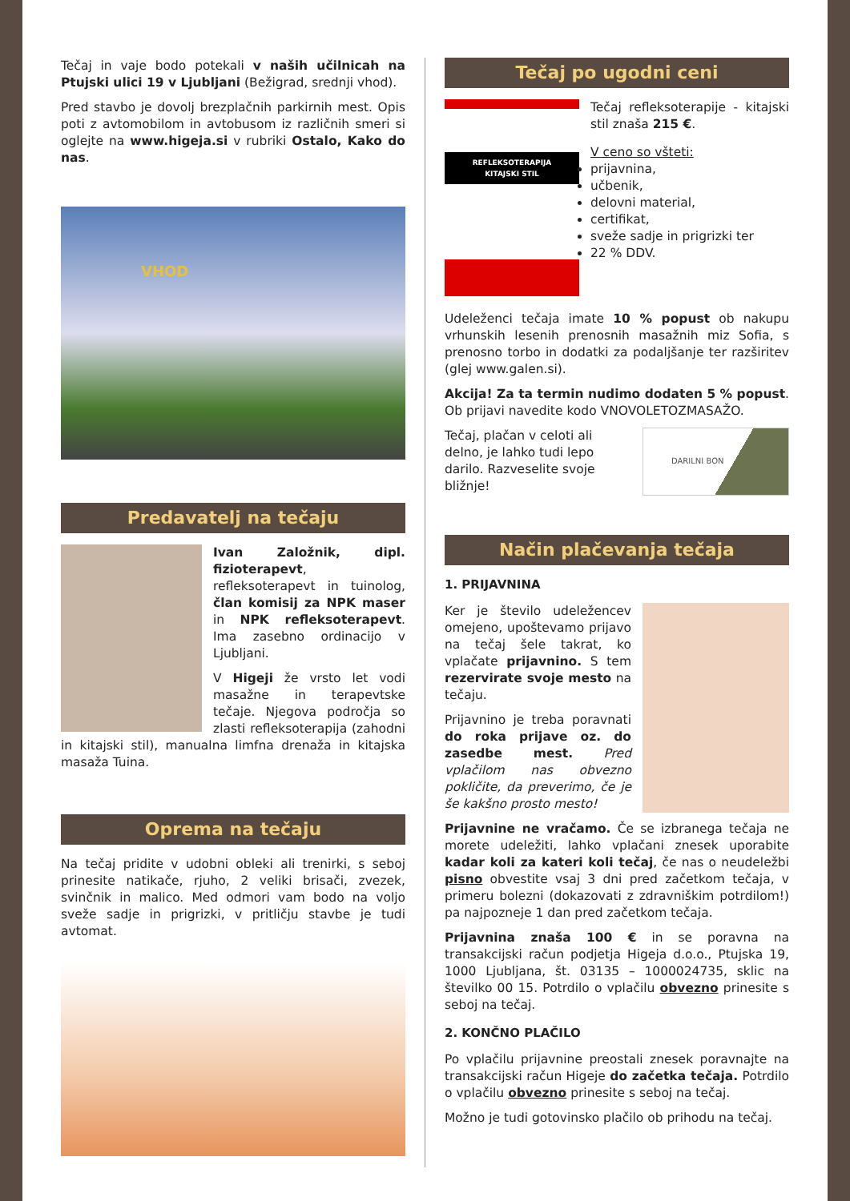Tečaj in vaje bodo potekali v naših učilnicah na Ptujski ulici 19 v Ljubljani (Bežigrad, srednji vhod).
Pred stavbo je dovolj brezplačnih parkirnih mest. Opis poti z avtomobilom in avtobusom iz različnih smeri si oglejte na www.higeja.si v rubriki Ostalo, Kako do nas.
VHOD
Predavatelj na tečaju
Ivan Založnik, dipl. fizioterapevt, refleksoterapevt in tuinolog, član komisij za NPK maser in NPK refleksoterapevt. Ima zasebno ordinacijo v Ljubljani.
V Higeji že vrsto let vodi masažne in terapevtske tečaje. Njegova področja so zlasti refleksoterapija (zahodni in kitajski stil), manualna limfna drenaža in kitajska masaža Tuina.
Oprema na tečaju
Na tečaj pridite v udobni obleki ali trenirki, s seboj prinesite natikače, rjuho, 2 veliki brisači, zvezek, svinčnik in malico. Med odmori vam bodo na voljo sveže sadje in prigrizki, v pritličju stavbe je tudi avtomat.
Tečaj po ugodni ceni
REFLEKSOTERAPIJA
KITAJSKI STIL
Tečaj refleksoterapije - kitajski stil znaša 215 €.
V ceno so všteti:
prijavnina,
učbenik,
delovni material,
certifikat,
sveže sadje in prigrizki ter
22 % DDV.
Udeleženci tečaja imate 10 % popust ob nakupu vrhunskih lesenih prenosnih masažnih miz Sofia, s prenosno torbo in dodatki za podaljšanje ter razširitev (glej www.galen.si).
Akcija! Za ta termin nudimo dodaten 5 % popust. Ob prijavi navedite kodo VNOVOLETOZMASAŽO.
DARILNI BON
Tečaj, plačan v celoti ali delno, je lahko tudi lepo darilo. Razveselite svoje bližnje!
Način plačevanja tečaja
1. PRIJAVNINA
Ker je število udeležencev omejeno, upoštevamo prijavo na tečaj šele takrat, ko vplačate prijavnino. S tem rezervirate svoje mesto na tečaju.
Prijavnino je treba poravnati do roka prijave oz. do zasedbe mest. Pred vplačilom nas obvezno pokličite, da preverimo, če je še kakšno prosto mesto!
Prijavnine ne vračamo. Če se izbranega tečaja ne morete udeležiti, lahko vplačani znesek uporabite kadar koli za kateri koli tečaj, če nas o neudeležbi pisno obvestite vsaj 3 dni pred začetkom tečaja, v primeru bolezni (dokazovati z zdravniškim potrdilom!) pa najpozneje 1 dan pred začetkom tečaja.
Prijavnina znaša 100 € in se poravna na transakcijski račun podjetja Higeja d.o.o., Ptujska 19, 1000 Ljubljana, št. 03135 – 1000024735, sklic na številko 00 15. Potrdilo o vplačilu obvezno prinesite s seboj na tečaj.
2. KONČNO PLAČILO
Po vplačilu prijavnine preostali znesek poravnajte na transakcijski račun Higeje do začetka tečaja. Potrdilo o vplačilu obvezno prinesite s seboj na tečaj.
Možno je tudi gotovinsko plačilo ob prihodu na tečaj.